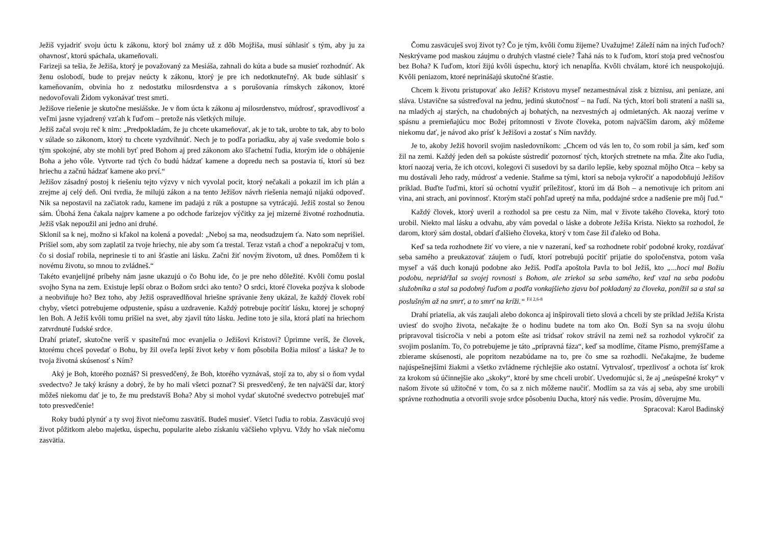Ježiš vyjadriť svoju úctu k zákonu, ktorý bol známy už z dôb Mojžiša, musí súhlasiť s tým, aby ju za ohavnosť, ktorú spáchala, ukameňovali.
Farizeji sa tešia, že Ježiša, ktorý je považovaný za Mesiáša, zahnali do kúta a bude sa musieť rozhodnúť. Ak ženu oslobodí, bude to prejav neúcty k zákonu, ktorý je pre ich nedotknuteľný. Ak bude súhlasiť s kameňovaním, obvinia ho z nedostatku milosrdenstva a s porušovania rímskych zákonov, ktoré nedovoľovali Židom vykonávať trest smrti.
Ježišove riešenie je skutočne mesiášske. Je v ňom úcta k zákonu aj milosrdenstvo, múdrosť, spravodlivosť a veľmi jasne vyjadrený vzťah k ľuďom – pretože nás všetkých miluje.
Ježiš začal svoju reč k nim: „Predpokladám, že ju chcete ukameňovať, ak je to tak, urobte to tak, aby to bolo v súlade so zákonom, ktorý tu chcete vyzdvihnúť. Nech je to podľa poriadku, aby aj vaše svedomie bolo s tým spokojné, aby ste mohli byť pred Bohom aj pred zákonom ako šľachetní ľudia, ktorým ide o obhájenie Boha a jeho vôle. Vytvorte rad tých čo budú hádzať kamene a dopredu nech sa postavia tí, ktorí sú bez hriechu a začnú hádzať kamene ako prví.“
Ježišov zásadný postoj k riešeniu tejto výzvy v nich vyvolal pocit, ktorý nečakali a pokazil im ich plán a zrejme aj celý deň. Oni tvrdia, že milujú zákon a na tento Ježišov návrh riešenia nemajú nijakú odpoveď. Nik sa nepostavil na začiatok radu, kamene im padajú z rúk a postupne sa vytrácajú. Ježiš zostal so ženou sám. Úbohá žena čakala najprv kamene a po odchode farizejov výčitky za jej mizerné životné rozhodnutia. Ježiš však nepoužil ani jedno ani druhé.
Sklonil sa k nej, možno si kľakol na kolená a povedal: „Neboj sa ma, neodsudzujem ťa. Nato som neprišiel. Prišiel som, aby som zaplatil za tvoje hriechy, nie aby som ťa trestal. Teraz vstaň a choď a nepokračuj v tom, čo si dosiaľ robila, neprinesie ti to ani šťastie ani lásku. Začni žiť novým životom, už dnes. Pomôžem ti k novému životu, so mnou to zvládneš.“
Takéto evanjelijné príbehy nám jasne ukazujú o čo Bohu ide, čo je pre neho dôležité. Kvôli čomu poslal svojho Syna na zem. Existuje lepší obraz o Božom srdci ako tento? O srdci, ktoré človeka pozýva k slobode a neobviňuje ho? Bez toho, aby Ježiš ospravedlňoval hriešne správanie ženy ukázal, že každý človek robí chyby, všetci potrebujeme odpustenie, spásu a uzdravenie. Každý potrebuje pocítiť lásku, ktorej je schopný len Boh. A Ježiš kvôli tomu prišiel na svet, aby zjavil túto lásku. Jedine toto je sila, ktorá platí na hriechom zatvrdnuté ľudské srdce.
Drahí priateľ, skutočne veríš v spasiteľnú moc evanjelia o Ježišovi Kristovi? Úprimne veríš, že človek, ktorému chceš povedať o Bohu, by žil oveľa lepší život keby v ňom pôsobila Božia milosť a láska? Je to tvoja životná skúsenosť s Ním?
Aký je Boh, ktorého poznáš? Si presvedčený, že Boh, ktorého vyznávaš, stojí za to, aby si o ňom vydal svedectvo? Je taký krásny a dobrý, že by ho mali všetci poznať? Si presvedčený, že ten najväčší dar, ktorý môžeš niekomu dať je to, že mu predstavíš Boha? Aby si mohol vydať skutočné svedectvo potrebuješ mať toto presvedčenie!
Roky budú plynúť a ty svoj život niečomu zasvätíš. Budeš musieť. Všetci ľudia to robia. Zasväcujú svoj život pôžitkom alebo majetku, úspechu, popularite alebo získaniu väčšieho vplyvu. Vždy ho však niečomu zasvätia.
Čomu zasväcuješ svoj život ty? Čo je tým, kvôli čomu žijeme? Uvažujme! Záleží nám na iných ľuďoch? Neskrývame pod maskou záujmu o druhých vlastné ciele? Ťahá nás to k ľuďom, ktorí stoja pred večnosťou bez Boha? K ľuďom, ktorí žijú kvôli úspechu, ktorý ich nenapĺňa. Kvôli chválam, ktoré ich neuspokojujú. Kvôli peniazom, ktoré neprinášajú skutočné šťastie.
Chcem k životu pristupovať ako Ježiš? Kristovu myseľ nezamestnával zisk z biznisu, ani peniaze, ani sláva. Ustavične sa sústreďoval na jednu, jedinú skutočnosť – na ľudí. Na tých, ktorí boli stratení a našli sa, na mladých aj starých, na chudobných aj bohatých, na nezvestných aj odmietaných. Ak naozaj veríme v spásnu a premieňajúcu moc Božej prítomnosti v živote človeka, potom najväčším darom, aký môžeme niekomu dať, je návod ako prísť k Ježišovi a zostať s Ním navždy.
Je to, akoby Ježiš hovoril svojim nasledovníkom: „Chcem od vás len to, čo som robil ja sám, keď som žil na zemi. Každý jeden deň sa pokúste sústrediť pozornosť tých, ktorých stretnete na mňa. Žite ako ľudia, ktorí naozaj veria, že ich otcovi, kolegovi či susedovi by sa darilo lepšie, keby spoznal môjho Otca – keby sa mu dostávali Jeho rady, múdrosť a vedenie. Staňme sa tými, ktorí sa neboja vykročiť a napodobňujú Ježišov príklad. Buďte ľuďmi, ktorí sú ochotní využiť príležitosť, ktorú im dá Boh – a nemotivuje ich pritom ani vina, ani strach, ani povinnosť. Ktorým stačí pohľad upretý na mňa, poddajné srdce a nadšenie pre môj ľud.“
Každý človek, ktorý uveril a rozhodol sa pre cestu za Ním, mal v živote takého človeka, ktorý toto urobil. Niekto mal lásku a odvahu, aby vám povedal o láske a dobrote Ježiša Krista. Niekto sa rozhodol, že darom, ktorý sám dostal, obdarí ďalšieho človeka, ktorý v tom čase žil ďaleko od Boha.
Keď sa teda rozhodnete žiť vo viere, a nie v nazeraní, keď sa rozhodnete robiť podobné kroky, rozdávať seba samého a preukazovať záujem o ľudí, ktorí potrebujú pocítiť prijatie do spoločenstva, potom vaša myseľ a váš duch konajú podobne ako Ježiš. Podľa apoštola Pavla to bol Ježiš, kto „...hoci mal Božiu podobu, nepridŕžal sa svojej rovnosti s Bohom, ale zriekol sa seba samého, keď vzal na seba podobu služobníka a stal sa podobný ľuďom a podľa vonkajšieho zjavu bol pokladaný za človeka, ponížil sa a stal sa poslušným až na smrť, a to smrť na kríži.“ <sup>Fil 2,6-8</sup>
Drahí priatelia, ak vás zaujali alebo dokonca aj inšpirovali tieto slová a chceli by ste príklad Ježiša Krista uviesť do svojho života, nečakajte že o hodinu budete na tom ako On. Boží Syn sa na svoju úlohu pripravoval tisícročia v nebi a potom ešte asi tridsať rokov strávil na zemi než sa rozhodol vykročiť za svojim poslaním. To, čo potrebujeme je táto „prípravná fáza“, keď sa modlíme, čítame Písmo, premýšľame a zbierame skúsenosti, ale popritom nezabúdame na to, pre čo sme sa rozhodli. Nečakajme, že budeme najúspešnejšími žiakmi a všetko zvládneme rýchlejšie ako ostatní. Vytrvalosť, trpezlivosť a ochota ísť krok za krokom sú účinnejšie ako „skoky“, ktoré by sme chceli urobiť. Uvedomujúc si, že aj „neúspešné kroky“ v našom živote sú užitočné v tom, čo sa z nich môžeme naučiť. Modlím sa za vás aj seba, aby sme urobili správne rozhodnutia a otvorili svoje srdce pôsobeniu Ducha, ktorý nás vedie. Prosím, dôverujme Mu.
Spracoval: Karol Badinský